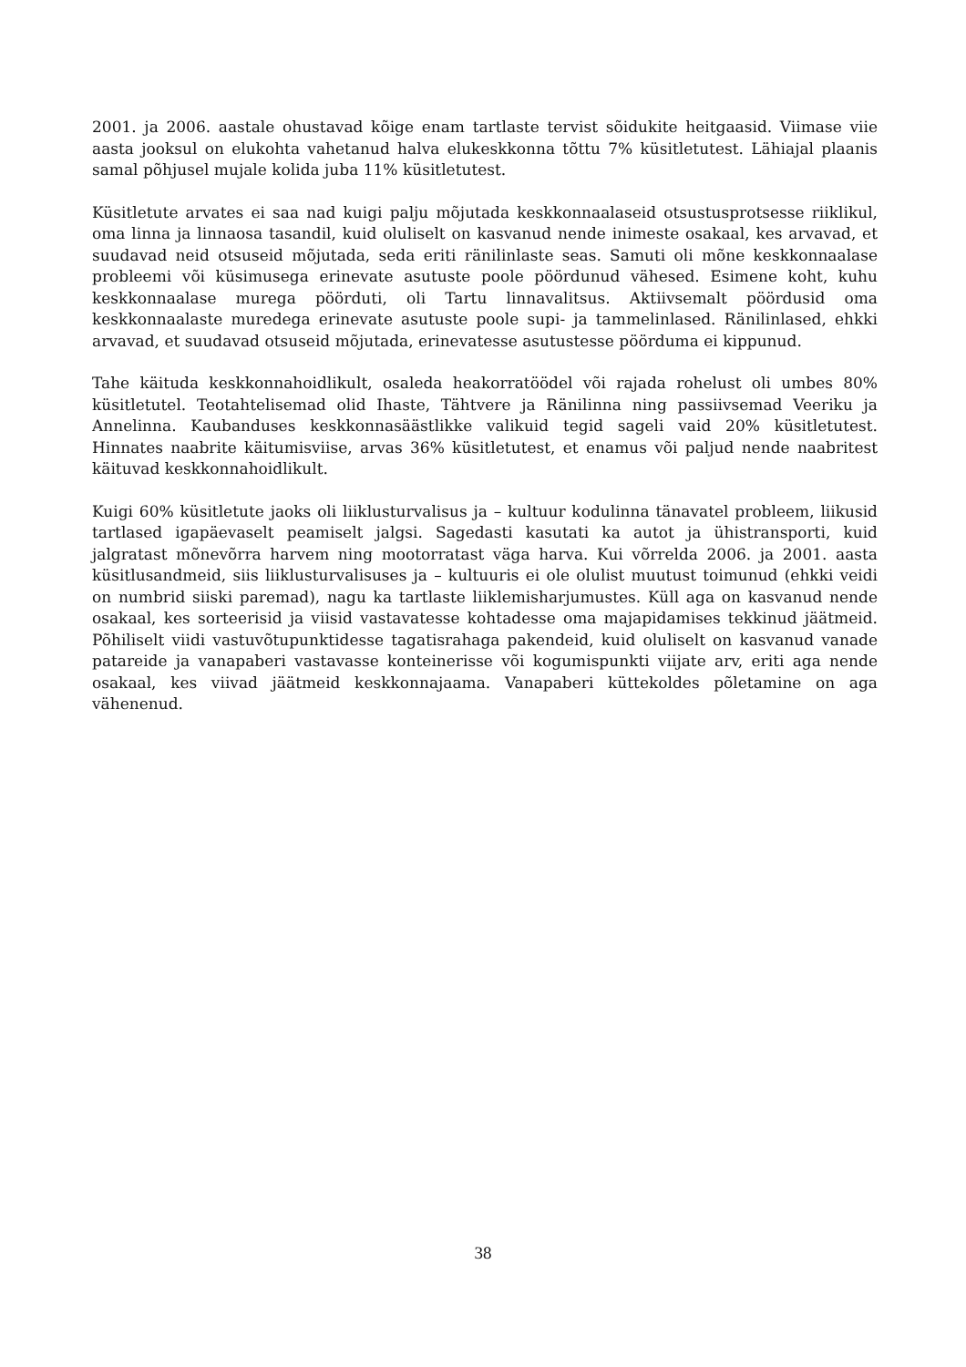2001. ja 2006. aastale ohustavad kõige enam tartlaste tervist sõidukite heitgaasid. Viimase viie aasta jooksul on elukohta vahetanud halva elukeskkonna tõttu 7% küsitletutest. Lähiajal plaanis samal põhjusel mujale kolida juba 11% küsitletutest.
Küsitletute arvates ei saa nad kuigi palju mõjutada keskkonnaalaseid otsustusprotsesse riiklikul, oma linna ja linnaosa tasandil, kuid oluliselt on kasvanud nende inimeste osakaal, kes arvavad, et suudavad neid otsuseid mõjutada, seda eriti ränilinlaste seas. Samuti oli mõne keskkonnaalase probleemi või küsimusega erinevate asutuste poole pöördunud vähesed. Esimene koht, kuhu keskkonnaalase murega pöörduti, oli Tartu linnavalitsus. Aktiivsemalt pöördusid oma keskkonnaalaste muredega erinevate asutuste poole supi- ja tammelinlased. Ränilinlased, ehkki arvavad, et suudavad otsuseid mõjutada, erinevatesse asutustesse pöörduma ei kippunud.
Tahe käituda keskkonnahoidlikult, osaleda heakorratöödel või rajada rohelust oli umbes 80% küsitletutel. Teotahtelisemad olid Ihaste, Tähtvere ja Ränilinna ning passiivsemad Veeriku ja Annelinna. Kaubanduses keskkonnasäästlikke valikuid tegid sageli vaid 20% küsitletutest. Hinnates naabrite käitumisviise, arvas 36% küsitletutest, et enamus või paljud nende naabritest käituvad keskkonnahoidlikult.
Kuigi 60% küsitletute jaoks oli liiklusturvalisus ja – kultuur kodulinna tänavatel probleem, liikusid tartlased igapäevaselt peamiselt jalgsi. Sagedasti kasutati ka autot ja ühistransporti, kuid jalgratast mõnevõrra harvem ning mootorratast väga harva. Kui võrrelda 2006. ja 2001. aasta küsitlusandmeid, siis liiklusturvalisuses ja – kultuuris ei ole olulist muutust toimunud (ehkki veidi on numbrid siiski paremad), nagu ka tartlaste liiklemisharjumustes. Küll aga on kasvanud nende osakaal, kes sorteerisid ja viisid vastavatesse kohtadesse oma majapidamises tekkinud jäätmeid. Põhiliselt viidi vastuvõtupunktidesse tagatisrahaga pakendeid, kuid oluliselt on kasvanud vanade patareide ja vanapaberi vastavasse konteinerisse või kogumispunkti viijate arv, eriti aga nende osakaal, kes viivad jäätmeid keskkonnajaama. Vanapaberi küttekoldes põletamine on aga vähenenud.
38